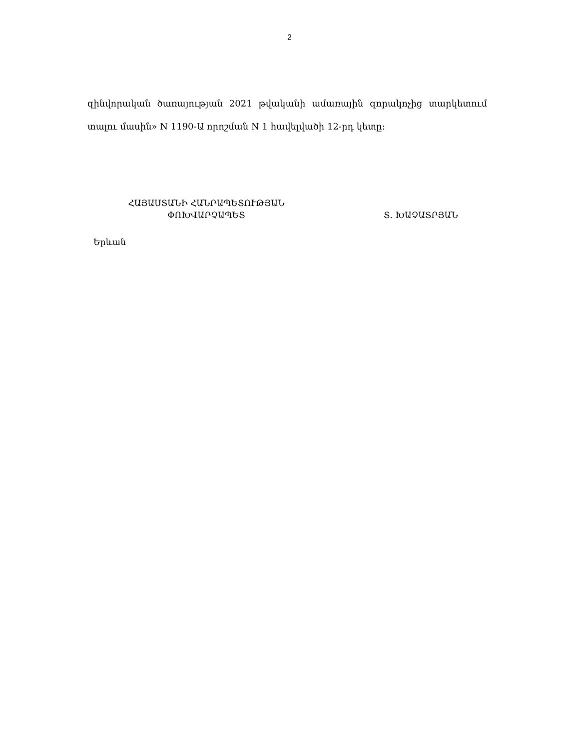2
զինվորական ծառայության 2021 թվականի ամառային զորակոչից տարկետում տալու մասին» N 1190-Ա որոշման N 1 հավելվածի 12-րդ կետը:
ՀԱՅԱՍՏԱՆԻ ՀԱՆՐԱՊԵՏՈՒԹՅԱՆ
ՓՈԽՎԱՐՉԱՊԵՏ
Տ. ԽԱՉԱՏՐՅԱՆ
Երևան